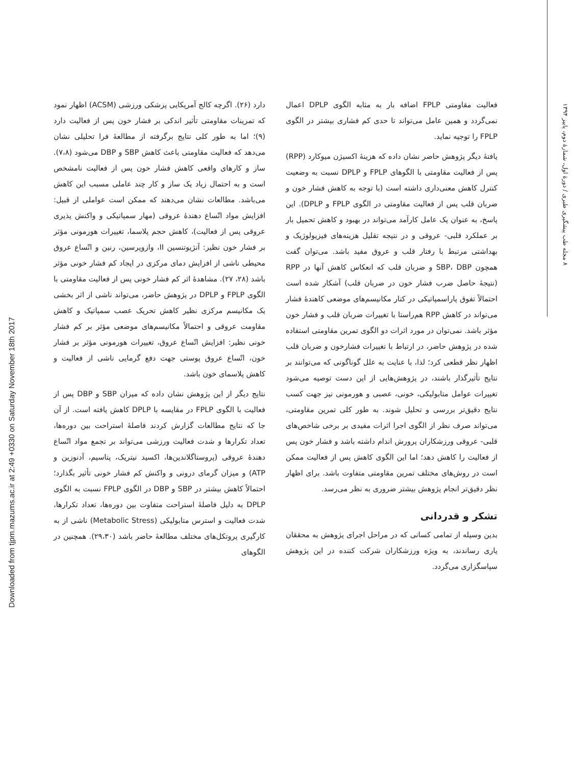Downloaded from tjpm.mazums.ac.ir at 2:49 +0330 on Saturday November 18th 2017
۸ مجله طب پیشگیری طبری / دورهٔ اول، شمارهٔ دوم، پاییز ۱۳۹۴
دارد (۲۶). اگرچه کالج آمریکایی پزشکی ورزشی (ACSM) اظهار نمود که تمرینات مقاومتی تأثیر اندکی بر فشار خون پس از فعالیت دارد (۹)؛ اما به طور کلی نتایج برگرفته از مطالعهٔ فرا تحلیلی نشان می‌دهد که فعالیت مقاومتی باعث کاهش SBP و DBP می‌شود (۷،۸). ساز و کارهای واقعی کاهش فشار خون پس از فعالیت نامشخص است و به احتمال زیاد یک ساز و کار چند عاملی مسبب این کاهش می‌باشد. مطالعات نشان می‌دهند که ممکن است عواملی از قبیل: افزایش مواد اتّساع دهندهٔ عروقی (مهار سمپاتیکی و واکنش پذیری عروقی پس از فعالیت)، کاهش حجم پلاسما، تغییرات هورمونی مؤثر بر فشار خون نظیر: آنژیوتنسین II، وازوپرسین، رنین و اتّساع عروق محیطی ناشی از افزایش دمای مرکزی در ایجاد کم فشار خونی مؤثر باشد (۲۸، ۲۷). مشاهدهٔ اثر کم فشار خونی پس از فعالیت مقاومتی با الگوی FPLP و DPLP در پژوهش حاضر، می‌تواند ناشی از اثر بخشی یک مکانیسم مرکزی نظیر کاهش تحریک عصب سمپاتیک و کاهش مقاومت عروقی و احتمالاً مکانیسم‌های موضعی مؤثر بر کم فشار خونی نظیر: افزایش اتّساع عروق، تغییرات هورمونی مؤثر بر فشار خون، اتّساع عروق پوستی جهت دفع گرمایی ناشی از فعالیت و کاهش پلاسمای خون باشد.
نتایج دیگر از این پژوهش نشان داده که میزان SBP و DBP پس از فعالیت با الگوی FPLP در مقایسه با DPLP کاهش یافته است. از آن جا که نتایج مطالعات گزارش کردند فاصلهٔ استراحت بین دوره‌ها، تعداد تکرارها و شدت فعالیت ورزشی می‌تواند بر تجمع مواد اتّساع دهندهٔ عروقی (پروستاگلاندین‌ها، اکسید نیتریک، پتاسیم، آدنوزین و ATP) و میزان گرمای درونی و واکنش کم فشار خونی تأثیر بگذارد؛ احتمالاً کاهش بیشتر در SBP و DBP در الگوی FPLP نسبت به الگوی DPLP به دلیل فاصلهٔ استراحت متفاوت بین دوره‌ها، تعداد تکرارها، شدت فعالیت و استرس متابولیکی (Metabolic Stress) ناشی از به کارگیری پروتکل‌های مختلف مطالعهٔ حاضر باشد (۲۹،۳۰). همچنین در الگوهای
فعالیت مقاومتی FPLP اضافه بار به مثابه الگوی DPLP اعمال نمی‌گردد و همین عامل می‌تواند تا حدی کم فشاری بیشتر در الگوی FPLP را توجیه نماید.
یافتهٔ دیگر پژوهش حاضر نشان داده که هزینهٔ اکسیژن میوکارد (RPP) پس از فعالیت مقاومتی با الگوهای FPLP و DPLP نسبت به وضعیت کنترل کاهش معنی‌داری داشته است (با توجه به کاهش فشار خون و ضربان قلب پس از فعالیت مقاومتی در الگوی FPLP و DPLP). این پاسخ، به عنوان یک عامل کارآمد می‌تواند در بهبود و کاهش تحمیل بار بر عملکرد قلبی- عروقی و در نتیجه تقلیل هزینه‌های فیزیولوژیک و بهداشتی مرتبط با رفتار قلب و عروق مفید باشد. می‌توان گفت همچون SBP، DBP و ضربان قلب که انعکاس کاهش آنها در RPP (نتیجهٔ حاصل ضرب فشار خون در ضربان قلب) آشکار شده است احتمالاً تفوق پاراسمپاتیکی در کنار مکانیسم‌های موضعی کاهندهٔ فشار می‌تواند در کاهش RPP هم‌راستا با تغییرات ضربان قلب و فشار خون مؤثر باشد. نمی‌توان در مورد اثرات دو الگوی تمرین مقاومتی استفاده شده در پژوهش حاضر، در ارتباط با تغییرات فشارخون و ضربان قلب اظهار نظر قطعی کرد؛ لذا، با عنایت به علل گوناگونی که می‌توانند بر نتایج تأثیرگذار باشند، در پژوهش‌هایی از این دست توصیه می‌شود تغییرات عوامل متابولیکی، خونی، عصبی و هورمونی نیز جهت کسب نتایج دقیق‌تر بررسی و تحلیل شوند. به طور کلی تمرین مقاومتی، می‌تواند صرف نظر از الگوی اجرا اثرات مفیدی بر برخی شاخص‌های قلبی- عروقی ورزشکاران پرورش اندام داشته باشد و فشار خون پس از فعالیت را کاهش دهد؛ اما این الگوی کاهش پس از فعالیت ممکن است در روش‌های مختلف تمرین مقاومتی متفاوت باشد. برای اظهار نظر دقیق‌تر انجام پژوهش بیشتر ضروری به نظر می‌رسد.
تشکر و قدردانی
بدین وسیله از تمامی کسانی که در مراحل اجرای پژوهش به محققان یاری رساندند، به ویژه ورزشکاران شرکت کننده در این پژوهش سپاسگزاری می‌گردد.